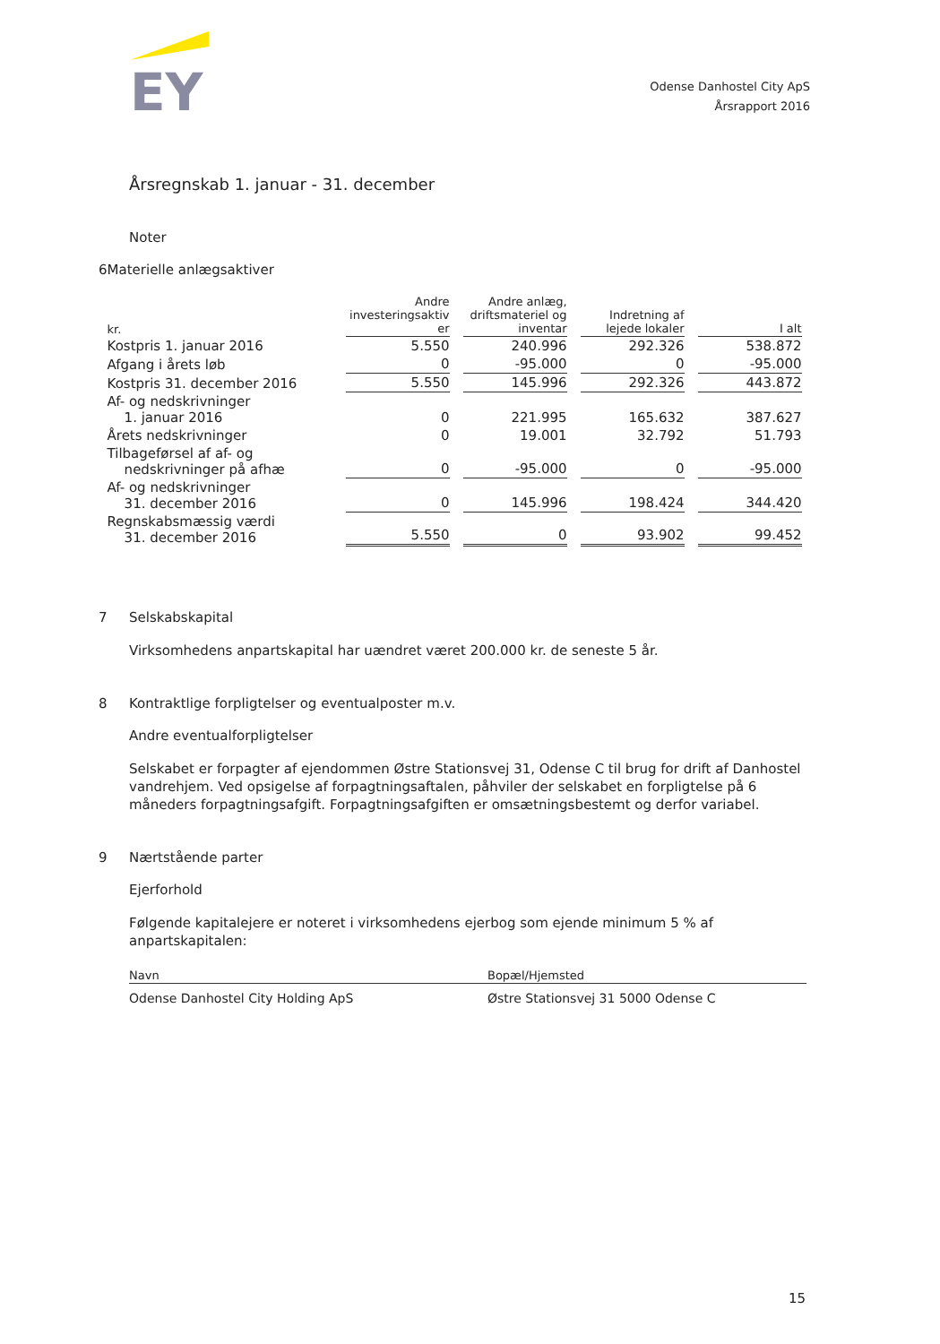EY
Odense Danhostel City ApS
Årsrapport 2016
Årsregnskab 1. januar - 31. december
Noter
6 Materielle anlægsaktiver
| kr. | Andre investeringsaktiv er | Andre anlæg, driftsmateriel og inventar | Indretning af lejede lokaler | I alt |
| Kostpris 1. januar 2016 | 5.550 | 240.996 | 292.326 | 538.872 |
| Afgang i årets løb | 0 | -95.000 | 0 | -95.000 |
| Kostpris 31. december 2016 | 5.550 | 145.996 | 292.326 | 443.872 |
| Af- og nedskrivninger 1. januar 2016 | 0 | 221.995 | 165.632 | 387.627 |
| Årets nedskrivninger | 0 | 19.001 | 32.792 | 51.793 |
| Tilbageførsel af af- og nedskrivninger på afhæ | 0 | -95.000 | 0 | -95.000 |
| Af- og nedskrivninger 31. december 2016 | 0 | 145.996 | 198.424 | 344.420 |
| Regnskabsmæssig værdi 31. december 2016 | 5.550 | 0 | 93.902 | 99.452 |
7 Selskabskapital
Virksomhedens anpartskapital har uændret været 200.000 kr. de seneste 5 år.
8 Kontraktlige forpligtelser og eventualposter m.v.
Andre eventualforpligtelser
Selskabet er forpagter af ejendommen Østre Stationsvej 31, Odense C til brug for drift af Danhostel vandrehjem. Ved opsigelse af forpagtningsaftalen, påhviler der selskabet en forpligtelse på 6 måneders forpagtningsafgift. Forpagtningsafgiften er omsætningsbestemt og derfor variabel.
9 Nærtstående parter
Ejerforhold
Følgende kapitalejere er noteret i virksomhedens ejerbog som ejende minimum 5 % af anpartskapitalen:
| Navn | Bopæl/Hjemsted |
| --- | --- |
| Odense Danhostel City Holding ApS | Østre Stationsvej 31 5000 Odense C |
15